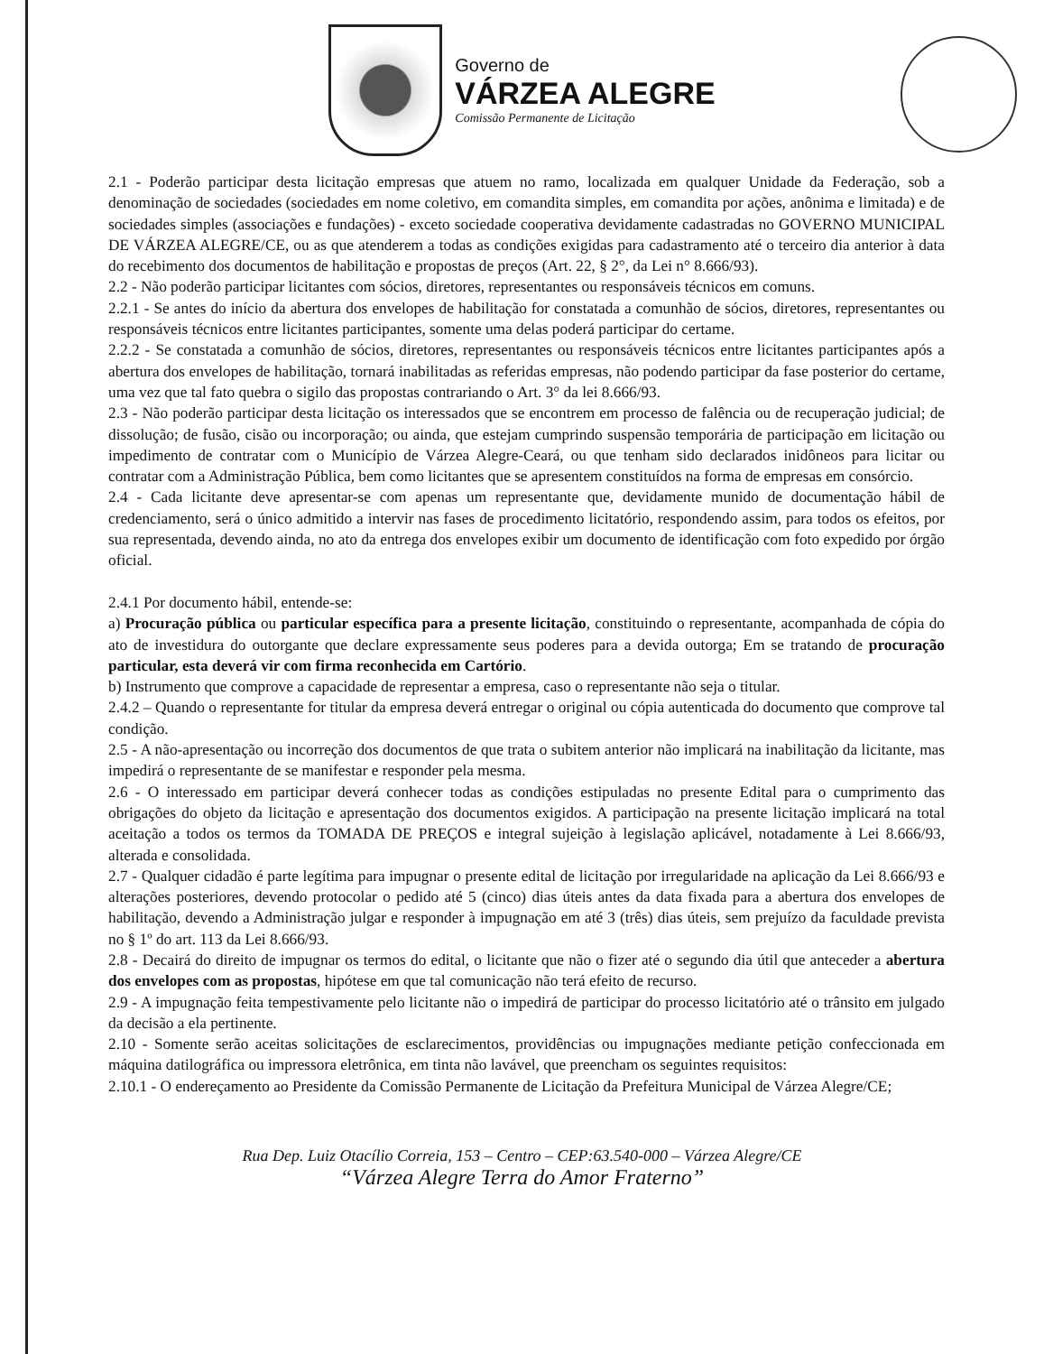Governo de
VÁRZEA ALEGRE
Comissão Permanente de Licitação
2.1 - Poderão participar desta licitação empresas que atuem no ramo, localizada em qualquer Unidade da Federação, sob a denominação de sociedades (sociedades em nome coletivo, em comandita simples, em comandita por ações, anônima e limitada) e de sociedades simples (associações e fundações) - exceto sociedade cooperativa devidamente cadastradas no GOVERNO MUNICIPAL DE VÁRZEA ALEGRE/CE, ou as que atenderem a todas as condições exigidas para cadastramento até o terceiro dia anterior à data do recebimento dos documentos de habilitação e propostas de preços (Art. 22, § 2°, da Lei n° 8.666/93).
2.2 - Não poderão participar licitantes com sócios, diretores, representantes ou responsáveis técnicos em comuns.
2.2.1 - Se antes do início da abertura dos envelopes de habilitação for constatada a comunhão de sócios, diretores, representantes ou responsáveis técnicos entre licitantes participantes, somente uma delas poderá participar do certame.
2.2.2 - Se constatada a comunhão de sócios, diretores, representantes ou responsáveis técnicos entre licitantes participantes após a abertura dos envelopes de habilitação, tornará inabilitadas as referidas empresas, não podendo participar da fase posterior do certame, uma vez que tal fato quebra o sigilo das propostas contrariando o Art. 3° da lei 8.666/93.
2.3 - Não poderão participar desta licitação os interessados que se encontrem em processo de falência ou de recuperação judicial; de dissolução; de fusão, cisão ou incorporação; ou ainda, que estejam cumprindo suspensão temporária de participação em licitação ou impedimento de contratar com o Município de Várzea Alegre-Ceará, ou que tenham sido declarados inidôneos para licitar ou contratar com a Administração Pública, bem como licitantes que se apresentem constituídos na forma de empresas em consórcio.
2.4 - Cada licitante deve apresentar-se com apenas um representante que, devidamente munido de documentação hábil de credenciamento, será o único admitido a intervir nas fases de procedimento licitatório, respondendo assim, para todos os efeitos, por sua representada, devendo ainda, no ato da entrega dos envelopes exibir um documento de identificação com foto expedido por órgão oficial.
2.4.1 Por documento hábil, entende-se:
a) Procuração pública ou particular específica para a presente licitação, constituindo o representante, acompanhada de cópia do ato de investidura do outorgante que declare expressamente seus poderes para a devida outorga; Em se tratando de procuração particular, esta deverá vir com firma reconhecida em Cartório.
b) Instrumento que comprove a capacidade de representar a empresa, caso o representante não seja o titular.
2.4.2 – Quando o representante for titular da empresa deverá entregar o original ou cópia autenticada do documento que comprove tal condição.
2.5 - A não-apresentação ou incorreção dos documentos de que trata o subitem anterior não implicará na inabilitação da licitante, mas impedirá o representante de se manifestar e responder pela mesma.
2.6 - O interessado em participar deverá conhecer todas as condições estipuladas no presente Edital para o cumprimento das obrigações do objeto da licitação e apresentação dos documentos exigidos. A participação na presente licitação implicará na total aceitação a todos os termos da TOMADA DE PREÇOS e integral sujeição à legislação aplicável, notadamente à Lei 8.666/93, alterada e consolidada.
2.7 - Qualquer cidadão é parte legítima para impugnar o presente edital de licitação por irregularidade na aplicação da Lei 8.666/93 e alterações posteriores, devendo protocolar o pedido até 5 (cinco) dias úteis antes da data fixada para a abertura dos envelopes de habilitação, devendo a Administração julgar e responder à impugnação em até 3 (três) dias úteis, sem prejuízo da faculdade prevista no § 1º do art. 113 da Lei 8.666/93.
2.8 - Decairá do direito de impugnar os termos do edital, o licitante que não o fizer até o segundo dia útil que anteceder a abertura dos envelopes com as propostas, hipótese em que tal comunicação não terá efeito de recurso.
2.9 - A impugnação feita tempestivamente pelo licitante não o impedirá de participar do processo licitatório até o trânsito em julgado da decisão a ela pertinente.
2.10 - Somente serão aceitas solicitações de esclarecimentos, providências ou impugnações mediante petição confeccionada em máquina datilográfica ou impressora eletrônica, em tinta não lavável, que preencham os seguintes requisitos:
2.10.1 - O endereçamento ao Presidente da Comissão Permanente de Licitação da Prefeitura Municipal de Várzea Alegre/CE;
Rua Dep. Luiz Otacílio Correia, 153 – Centro – CEP:63.540-000 – Várzea Alegre/CE
“Várzea Alegre Terra do Amor Fraterno”